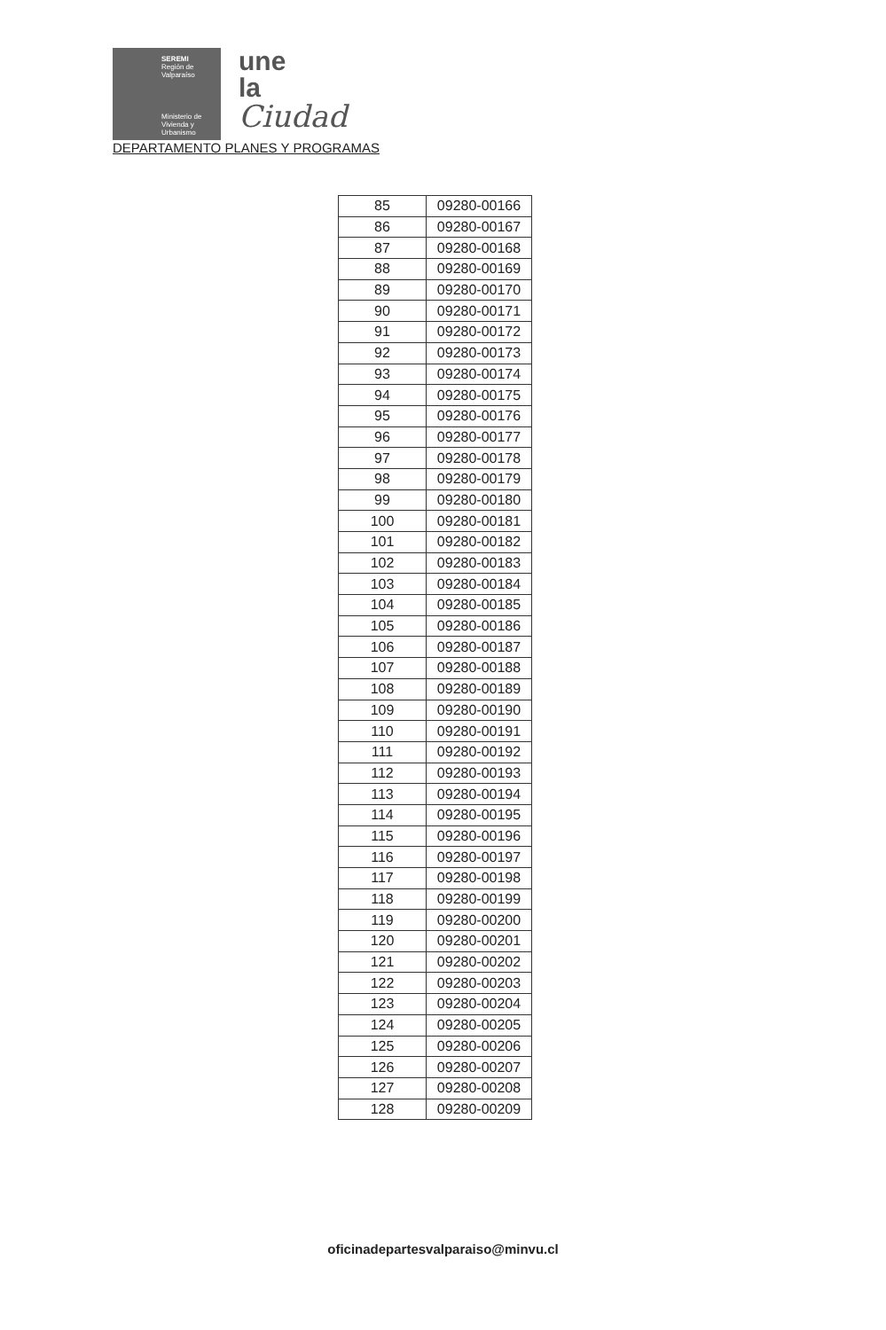SEREMI
Región de Valparaíso
Ministerio de Vivienda y Urbanismo
une
la
Ciudad
DEPARTAMENTO PLANES Y PROGRAMAS
| 85 | 09280-00166 |
| 86 | 09280-00167 |
| 87 | 09280-00168 |
| 88 | 09280-00169 |
| 89 | 09280-00170 |
| 90 | 09280-00171 |
| 91 | 09280-00172 |
| 92 | 09280-00173 |
| 93 | 09280-00174 |
| 94 | 09280-00175 |
| 95 | 09280-00176 |
| 96 | 09280-00177 |
| 97 | 09280-00178 |
| 98 | 09280-00179 |
| 99 | 09280-00180 |
| 100 | 09280-00181 |
| 101 | 09280-00182 |
| 102 | 09280-00183 |
| 103 | 09280-00184 |
| 104 | 09280-00185 |
| 105 | 09280-00186 |
| 106 | 09280-00187 |
| 107 | 09280-00188 |
| 108 | 09280-00189 |
| 109 | 09280-00190 |
| 110 | 09280-00191 |
| 111 | 09280-00192 |
| 112 | 09280-00193 |
| 113 | 09280-00194 |
| 114 | 09280-00195 |
| 115 | 09280-00196 |
| 116 | 09280-00197 |
| 117 | 09280-00198 |
| 118 | 09280-00199 |
| 119 | 09280-00200 |
| 120 | 09280-00201 |
| 121 | 09280-00202 |
| 122 | 09280-00203 |
| 123 | 09280-00204 |
| 124 | 09280-00205 |
| 125 | 09280-00206 |
| 126 | 09280-00207 |
| 127 | 09280-00208 |
| 128 | 09280-00209 |
oficinadepartesvalparaiso@minvu.cl